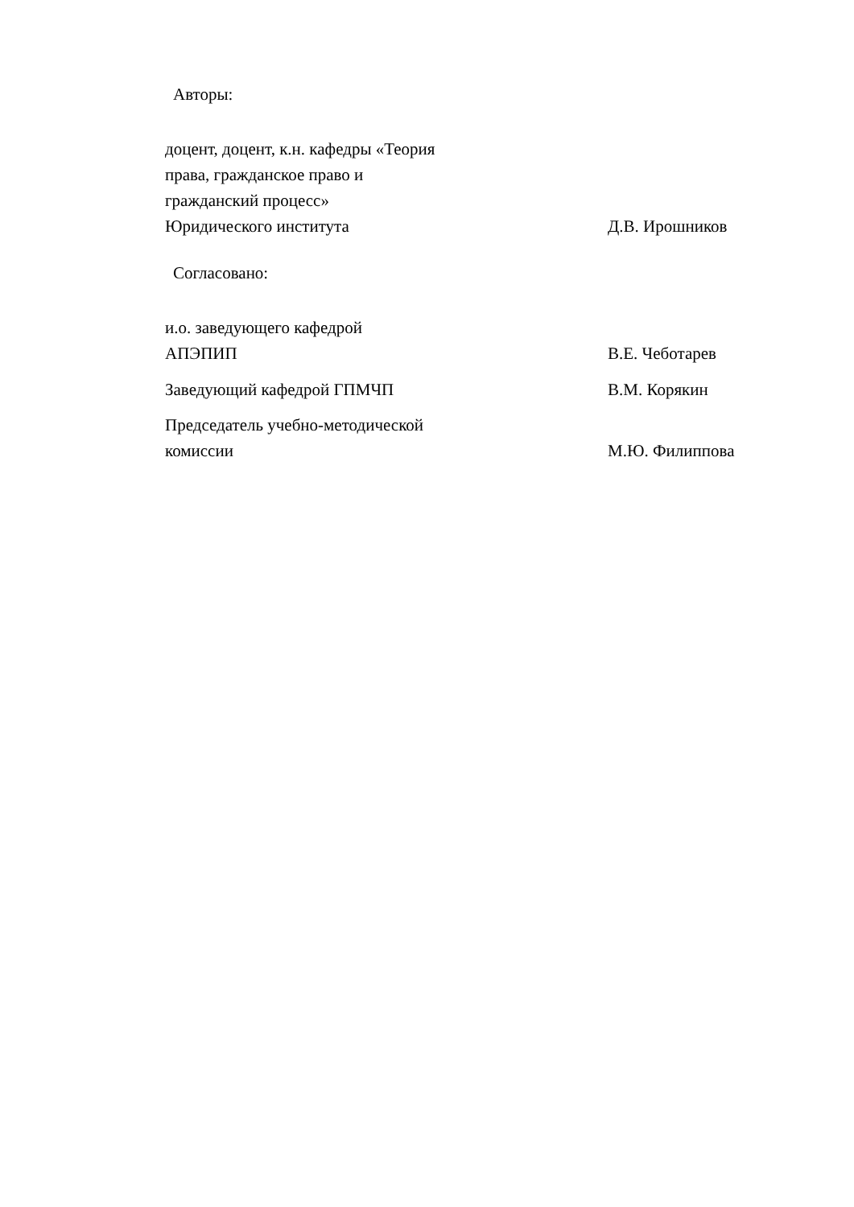Авторы:
| доцент, доцент, к.н. кафедры «Теория права, гражданское право и гражданский процесс» Юридического института | Д.В. Ирошников |
Согласовано:
| и.о. заведующего кафедрой АПЭПИП | В.Е. Чеботарев |
| Заведующий кафедрой ГПМЧП | В.М. Корякин |
| Председатель учебно-методической комиссии | М.Ю. Филиппова |